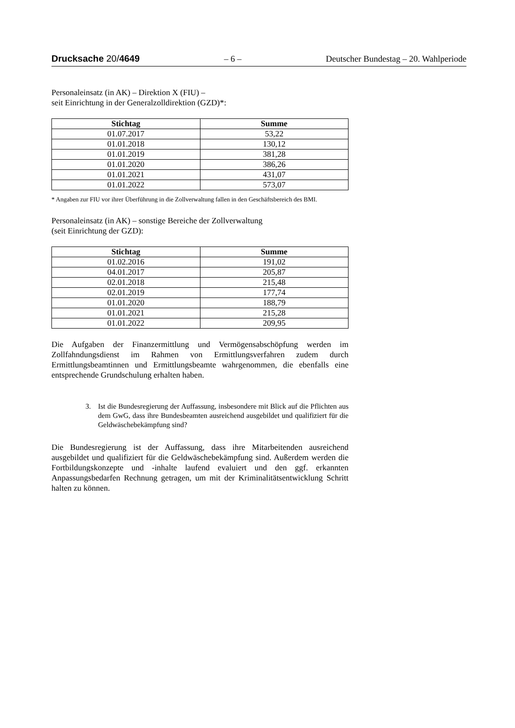Drucksache 20/4649 – 6 – Deutscher Bundestag – 20. Wahlperiode
Personaleinsatz (in AK) – Direktion X (FIU) –
seit Einrichtung in der Generalzolldirektion (GZD)*:
| Stichtag | Summe |
| --- | --- |
| 01.07.2017 | 53,22 |
| 01.01.2018 | 130,12 |
| 01.01.2019 | 381,28 |
| 01.01.2020 | 386,26 |
| 01.01.2021 | 431,07 |
| 01.01.2022 | 573,07 |
* Angaben zur FIU vor ihrer Überführung in die Zollverwaltung fallen in den Geschäftsbereich des BMI.
Personaleinsatz (in AK) – sonstige Bereiche der Zollverwaltung
(seit Einrichtung der GZD):
| Stichtag | Summe |
| --- | --- |
| 01.02.2016 | 191,02 |
| 04.01.2017 | 205,87 |
| 02.01.2018 | 215,48 |
| 02.01.2019 | 177,74 |
| 01.01.2020 | 188,79 |
| 01.01.2021 | 215,28 |
| 01.01.2022 | 209,95 |
Die Aufgaben der Finanzermittlung und Vermögensabschöpfung werden im Zollfahndungsdienst im Rahmen von Ermittlungsverfahren zudem durch Ermittlungsbeamtinnen und Ermittlungsbeamte wahrgenommen, die ebenfalls eine entsprechende Grundschulung erhalten haben.
3. Ist die Bundesregierung der Auffassung, insbesondere mit Blick auf die Pflichten aus dem GwG, dass ihre Bundesbeamten ausreichend ausgebildet und qualifiziert für die Geldwäschebekämpfung sind?
Die Bundesregierung ist der Auffassung, dass ihre Mitarbeitenden ausreichend ausgebildet und qualifiziert für die Geldwäschebekämpfung sind. Außerdem werden die Fortbildungskonzepte und -inhalte laufend evaluiert und den ggf. erkannten Anpassungsbedarfen Rechnung getragen, um mit der Kriminalitätsentwicklung Schritt halten zu können.